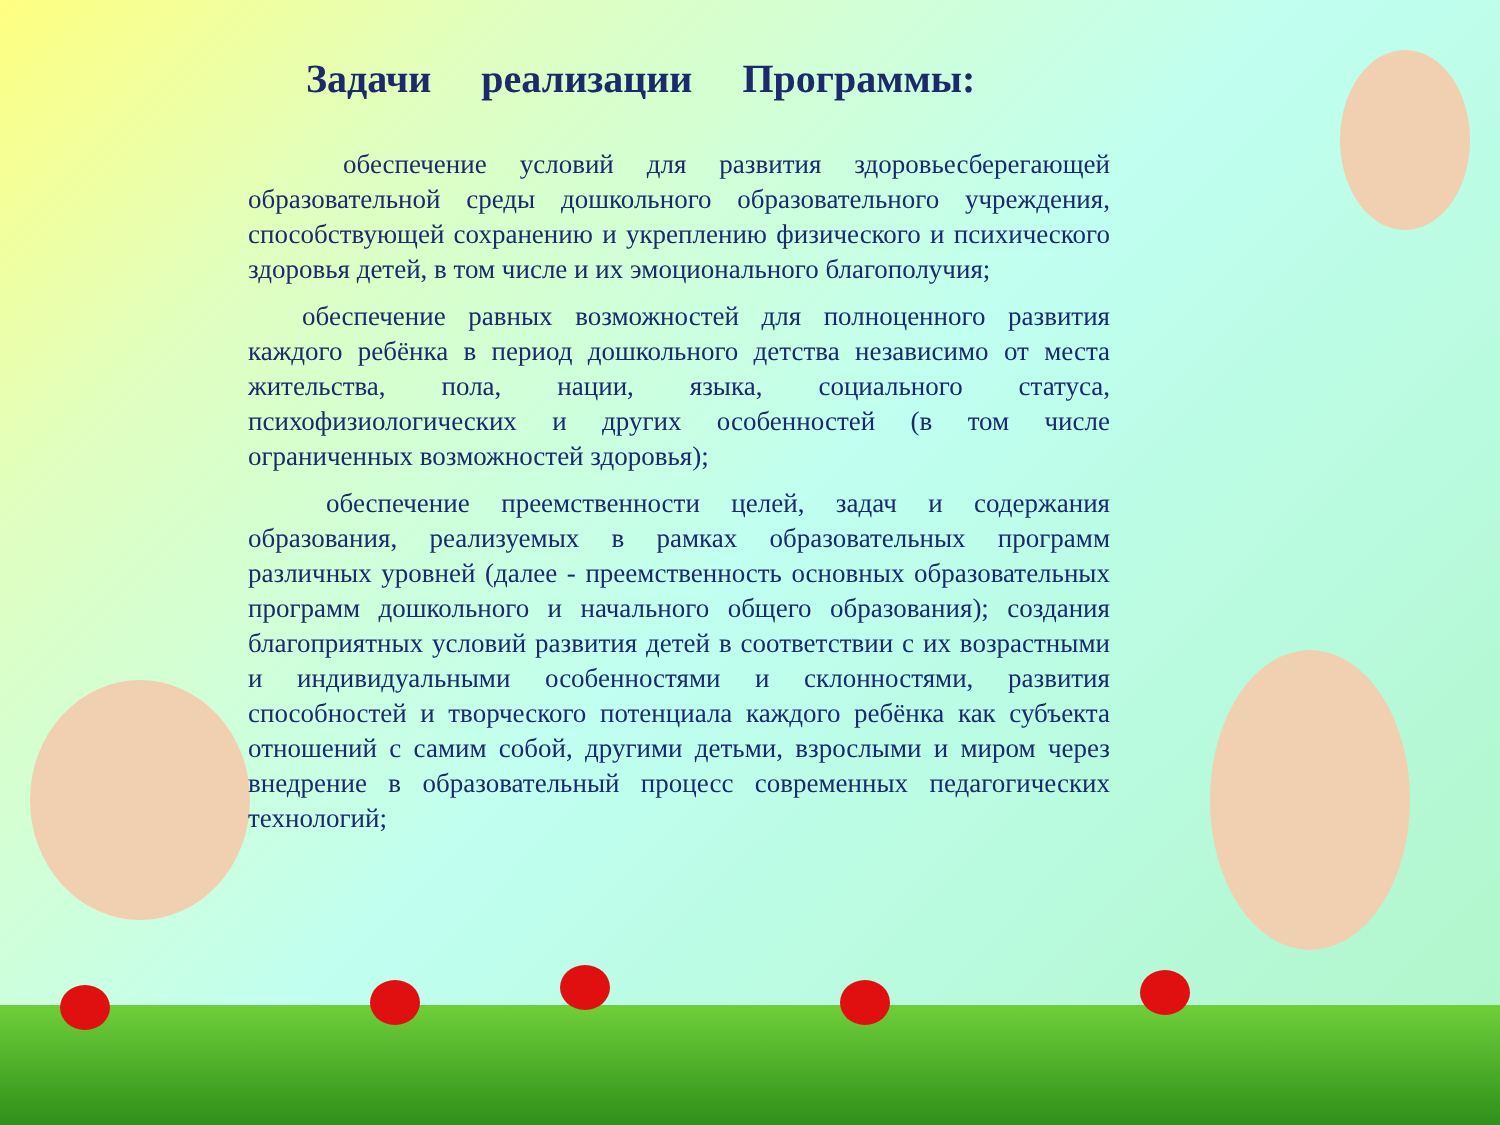Задачи реализации Программы:
обеспечение условий для развития здоровьесберегающей образовательной среды дошкольного образовательного учреждения, способствующей сохранению и укреплению физического и психического здоровья детей, в том числе и их эмоционального благополучия;
обеспечение равных возможностей для полноценного развития каждого ребёнка в период дошкольного детства независимо от места жительства, пола, нации, языка, социального статуса, психофизиологических и других особенностей (в том числе ограниченных возможностей здоровья);
обеспечение преемственности целей, задач и содержания образования, реализуемых в рамках образовательных программ различных уровней (далее - преемственность основных образовательных программ дошкольного и начального общего образования); создания благоприятных условий развития детей в соответствии с их возрастными и индивидуальными особенностями и склонностями, развития способностей и творческого потенциала каждого ребёнка как субъекта отношений с самим собой, другими детьми, взрослыми и миром через внедрение в образовательный процесс современных педагогических технологий;